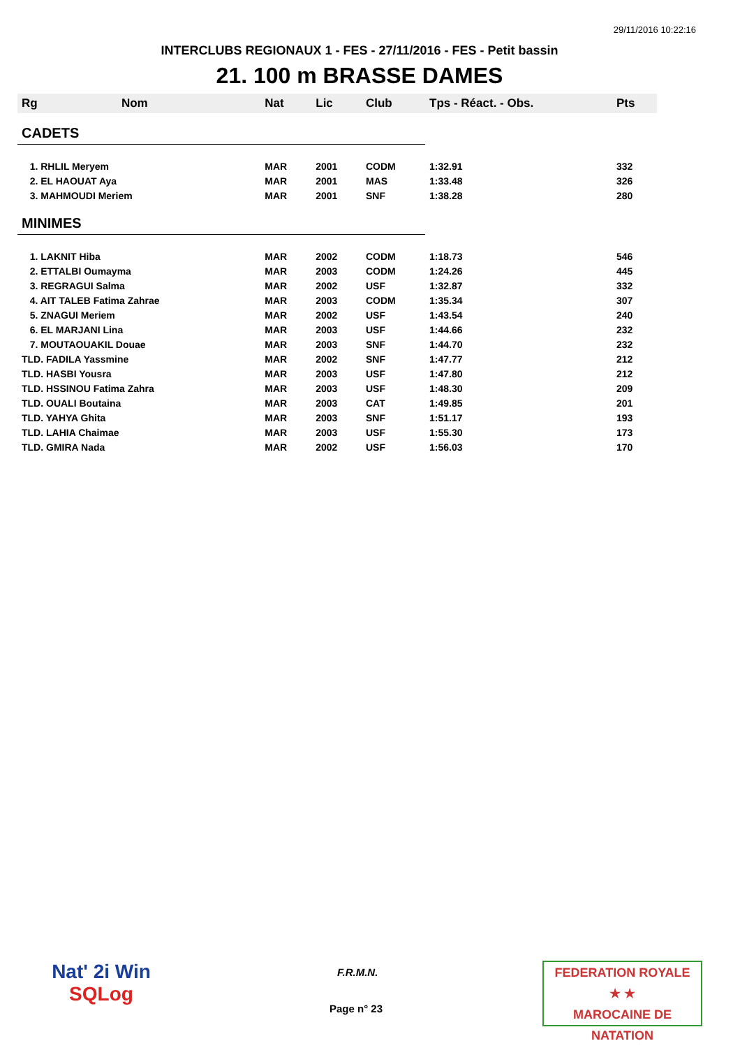29/11/2016 10:22:16
INTERCLUBS REGIONAUX 1 - FES - 27/11/2016 - FES - Petit bassin
21. 100 m BRASSE DAMES
| Rg | Nom | Nat | Lic | Club | Tps - Réact. - Obs. | Pts |
| --- | --- | --- | --- | --- | --- | --- |
| CADETS | | | | | | |
| 1. RHLIL Meryem | | MAR | 2001 | CODM | 1:32.91 | 332 |
| 2. EL HAOUAT Aya | | MAR | 2001 | MAS | 1:33.48 | 326 |
| 3. MAHMOUDI Meriem | | MAR | 2001 | SNF | 1:38.28 | 280 |
| MINIMES | | | | | | |
| 1. LAKNIT Hiba | | MAR | 2002 | CODM | 1:18.73 | 546 |
| 2. ETTALBI Oumayma | | MAR | 2003 | CODM | 1:24.26 | 445 |
| 3. REGRAGUI Salma | | MAR | 2002 | USF | 1:32.87 | 332 |
| 4. AIT TALEB Fatima Zahrae | | MAR | 2003 | CODM | 1:35.34 | 307 |
| 5. ZNAGUI Meriem | | MAR | 2002 | USF | 1:43.54 | 240 |
| 6. EL MARJANI Lina | | MAR | 2003 | USF | 1:44.66 | 232 |
| 7. MOUTAOUAKIL Douae | | MAR | 2003 | SNF | 1:44.70 | 232 |
| TLD. FADILA Yassmine | | MAR | 2002 | SNF | 1:47.77 | 212 |
| TLD. HASBI Yousra | | MAR | 2003 | USF | 1:47.80 | 212 |
| TLD. HSSINOU Fatima Zahra | | MAR | 2003 | USF | 1:48.30 | 209 |
| TLD. OUALI Boutaina | | MAR | 2003 | CAT | 1:49.85 | 201 |
| TLD. YAHYA Ghita | | MAR | 2003 | SNF | 1:51.17 | 193 |
| TLD. LAHIA Chaimae | | MAR | 2003 | USF | 1:55.30 | 173 |
| TLD. GMIRA Nada | | MAR | 2002 | USF | 1:56.03 | 170 |
Nat' 2i Win
SQLog
F.R.M.N.
Page n° 23
FEDERATION ROYALE
★ ★
MAROCAINE DE NATATION